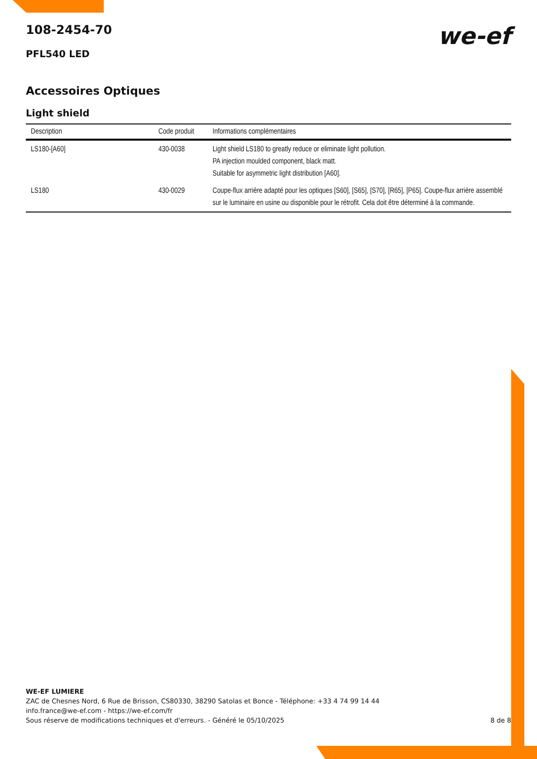we-ef
108-2454-70
PFL540 LED
Accessoires Optiques
Light shield
| Description | Code produit | Informations complémentaires |
| --- | --- | --- |
| LS180-[A60] | 430-0038 | Light shield LS180 to greatly reduce or eliminate light pollution. PA injection moulded component, black matt. Suitable for asymmetric light distribution [A60]. |
| LS180 | 430-0029 | Coupe-flux arrière adapté pour les optiques [S60], [S65], [S70], [R65], [P65]. Coupe-flux arrière assemblé sur le luminaire en usine ou disponible pour le rétrofit. Cela doit être déterminé à la commande. |
WE-EF LUMIERE
ZAC de Chesnes Nord, 6 Rue de Brisson, CS80330, 38290 Satolas et Bonce - Téléphone: +33 4 74 99 14 44
info.france@we-ef.com - https://we-ef.com/fr
Sous réserve de modifications techniques et d'erreurs. - Généré le 05/10/2025 8 de 8